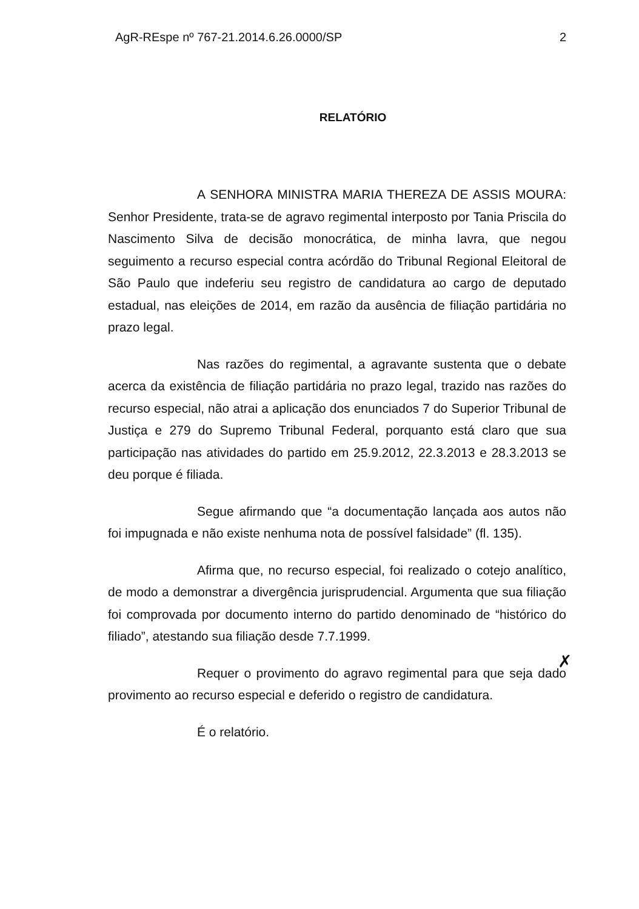AgR-REspe nº 767-21.2014.6.26.0000/SP 2
RELATÓRIO
A SENHORA MINISTRA MARIA THEREZA DE ASSIS MOURA: Senhor Presidente, trata-se de agravo regimental interposto por Tania Priscila do Nascimento Silva de decisão monocrática, de minha lavra, que negou seguimento a recurso especial contra acórdão do Tribunal Regional Eleitoral de São Paulo que indeferiu seu registro de candidatura ao cargo de deputado estadual, nas eleições de 2014, em razão da ausência de filiação partidária no prazo legal.
Nas razões do regimental, a agravante sustenta que o debate acerca da existência de filiação partidária no prazo legal, trazido nas razões do recurso especial, não atrai a aplicação dos enunciados 7 do Superior Tribunal de Justiça e 279 do Supremo Tribunal Federal, porquanto está claro que sua participação nas atividades do partido em 25.9.2012, 22.3.2013 e 28.3.2013 se deu porque é filiada.
Segue afirmando que “a documentação lançada aos autos não foi impugnada e não existe nenhuma nota de possível falsidade” (fl. 135).
Afirma que, no recurso especial, foi realizado o cotejo analítico, de modo a demonstrar a divergência jurisprudencial. Argumenta que sua filiação foi comprovada por documento interno do partido denominado de “histórico do filiado”, atestando sua filiação desde 7.7.1999.
Requer o provimento do agravo regimental para que seja dado provimento ao recurso especial e deferido o registro de candidatura.
É o relatório.
✗